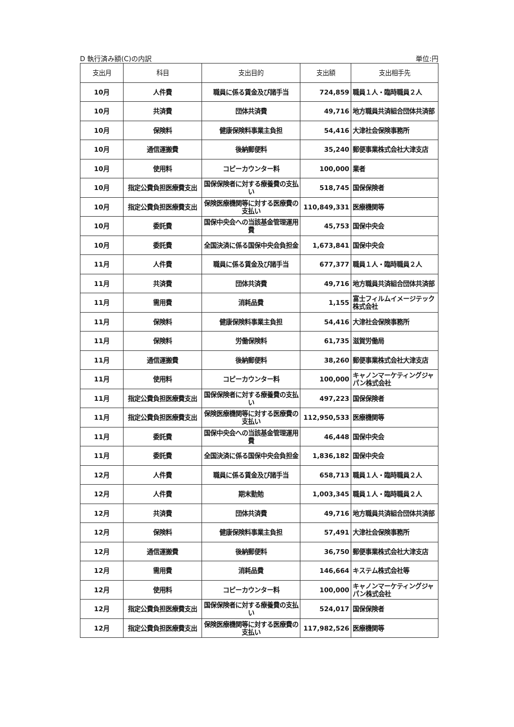D 執行済み額(C)の内訳 単位:円
| 支出月 | 科目 | 支出目的 | 支出額 | 支出相手先 |
| --- | --- | --- | --- | --- |
| 10月 | 人件費 | 職員に係る賃金及び諸手当 | 724,859 | 職員１人・臨時職員２人 |
| 10月 | 共済費 | 団体共済費 | 49,716 | 地方職員共済組合団体共済部 |
| 10月 | 保険料 | 健康保険料事業主負担 | 54,416 | 大津社会保険事務所 |
| 10月 | 通信運搬費 | 後納郵便料 | 35,240 | 郵便事業株式会社大津支店 |
| 10月 | 使用料 | コピーカウンター料 | 100,000 | 業者 |
| 10月 | 指定公費負担医療費支出 | 国保保険者に対する療養費の支払い | 518,745 | 国保保険者 |
| 10月 | 指定公費負担医療費支出 | 保険医療機関等に対する医療費の支払い | 110,849,331 | 医療機関等 |
| 10月 | 委託費 | 国保中央会への当該基金管理運用費 | 45,753 | 国保中央会 |
| 10月 | 委託費 | 全国決済に係る国保中央会負担金 | 1,673,841 | 国保中央会 |
| 11月 | 人件費 | 職員に係る賃金及び諸手当 | 677,377 | 職員１人・臨時職員２人 |
| 11月 | 共済費 | 団体共済費 | 49,716 | 地方職員共済組合団体共済部 |
| 11月 | 需用費 | 消耗品費 | 1,155 | 富士フィルムイメージテック株式会社 |
| 11月 | 保険料 | 健康保険料事業主負担 | 54,416 | 大津社会保険事務所 |
| 11月 | 保険料 | 労働保険料 | 61,735 | 滋賀労働局 |
| 11月 | 通信運搬費 | 後納郵便料 | 38,260 | 郵便事業株式会社大津支店 |
| 11月 | 使用料 | コピーカウンター料 | 100,000 | キャノンマーケティングジャパン株式会社 |
| 11月 | 指定公費負担医療費支出 | 国保保険者に対する療養費の支払い | 497,223 | 国保保険者 |
| 11月 | 指定公費負担医療費支出 | 保険医療機関等に対する医療費の支払い | 112,950,533 | 医療機関等 |
| 11月 | 委託費 | 国保中央会への当該基金管理運用費 | 46,448 | 国保中央会 |
| 11月 | 委託費 | 全国決済に係る国保中央会負担金 | 1,836,182 | 国保中央会 |
| 12月 | 人件費 | 職員に係る賃金及び諸手当 | 658,713 | 職員１人・臨時職員２人 |
| 12月 | 人件費 | 期末勤勉 | 1,003,345 | 職員１人・臨時職員２人 |
| 12月 | 共済費 | 団体共済費 | 49,716 | 地方職員共済組合団体共済部 |
| 12月 | 保険料 | 健康保険料事業主負担 | 57,491 | 大津社会保険事務所 |
| 12月 | 通信運搬費 | 後納郵便料 | 36,750 | 郵便事業株式会社大津支店 |
| 12月 | 需用費 | 消耗品費 | 146,664 | キステム株式会社等 |
| 12月 | 使用料 | コピーカウンター料 | 100,000 | キャノンマーケティングジャパン株式会社 |
| 12月 | 指定公費負担医療費支出 | 国保保険者に対する療養費の支払い | 524,017 | 国保保険者 |
| 12月 | 指定公費負担医療費支出 | 保険医療機関等に対する医療費の支払い | 117,982,526 | 医療機関等 |